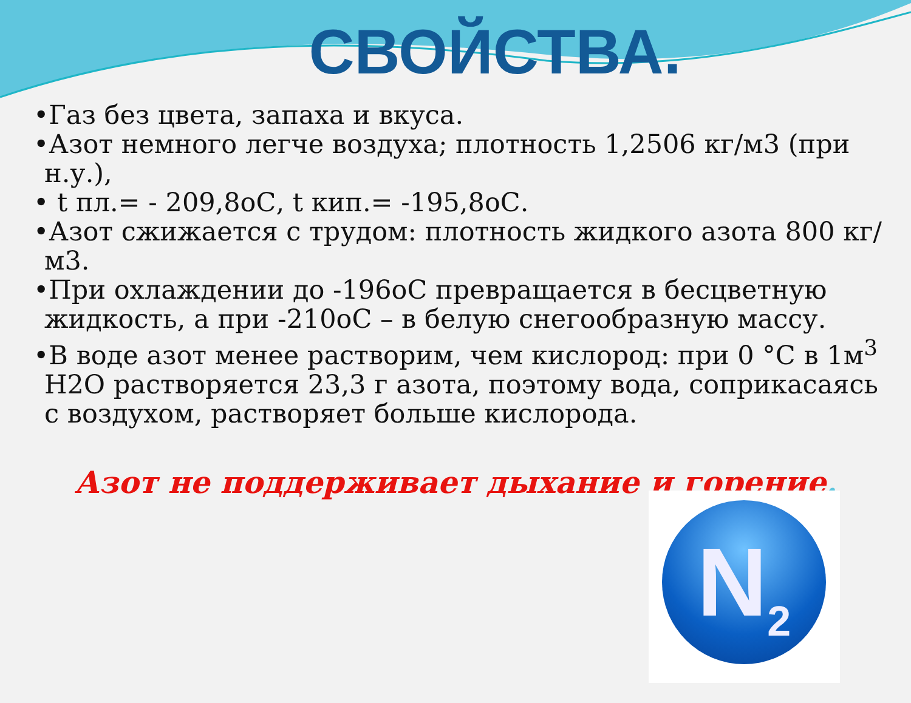СВОЙСТВА.
•Газ без цвета, запаха и вкуса.
•Азот немного легче воздуха; плотность 1,2506 кг/м3 (при н.у.),
• t пл.= - 209,8оС, t кип.= -195,8оС.
•Азот сжижается с трудом: плотность жидкого азота 800 кг/м3.
•При охлаждении до -196оС превращается в бесцветную жидкость, а при -210оС – в белую снегообразную массу.
•В воде азот менее растворим, чем кислород: при 0 °С в 1м<sup>3</sup> Н2О растворяется 23,3 г азота, поэтому вода, соприкасаясь с воздухом, растворяет больше кислорода.
Азот не поддерживает дыхание и горение.
N<sub>2</sub>